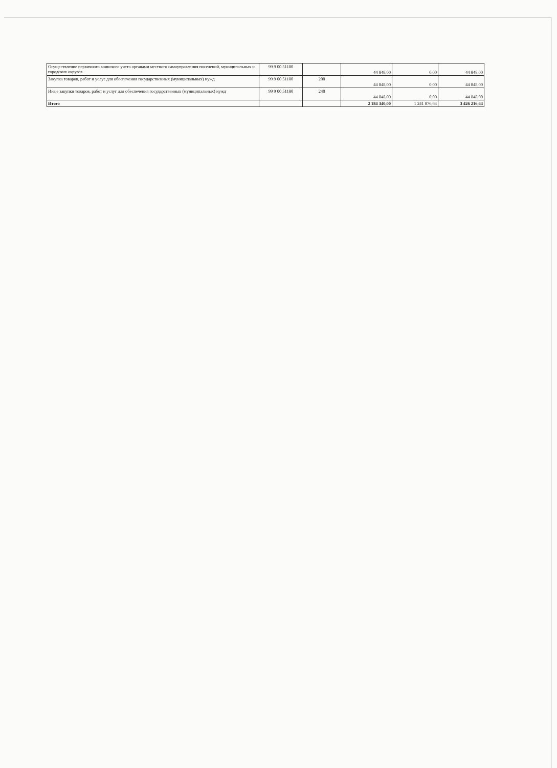| Осуществление первичного воинского учета органами местного самоуправления поселений, муниципальных и городских округов | 99 9 00 51180 | | 44 848,00 | 0,00 | 44 848,00 |
| Закупка товаров, работ и услуг для обеспечения государственных (муниципальных) нужд | 99 9 00 51180 | 200 | 44 848,00 | 0,00 | 44 848,00 |
| Иные закупки товаров, работ и услуг для обеспечения государственных (муниципальных) нужд | 99 9 00 51180 | 240 | 44 848,00 | 0,00 | 44 848,00 |
| Итого | | | 2 184 340,00 | 1 241 876,64 | 3 426 216,64 |